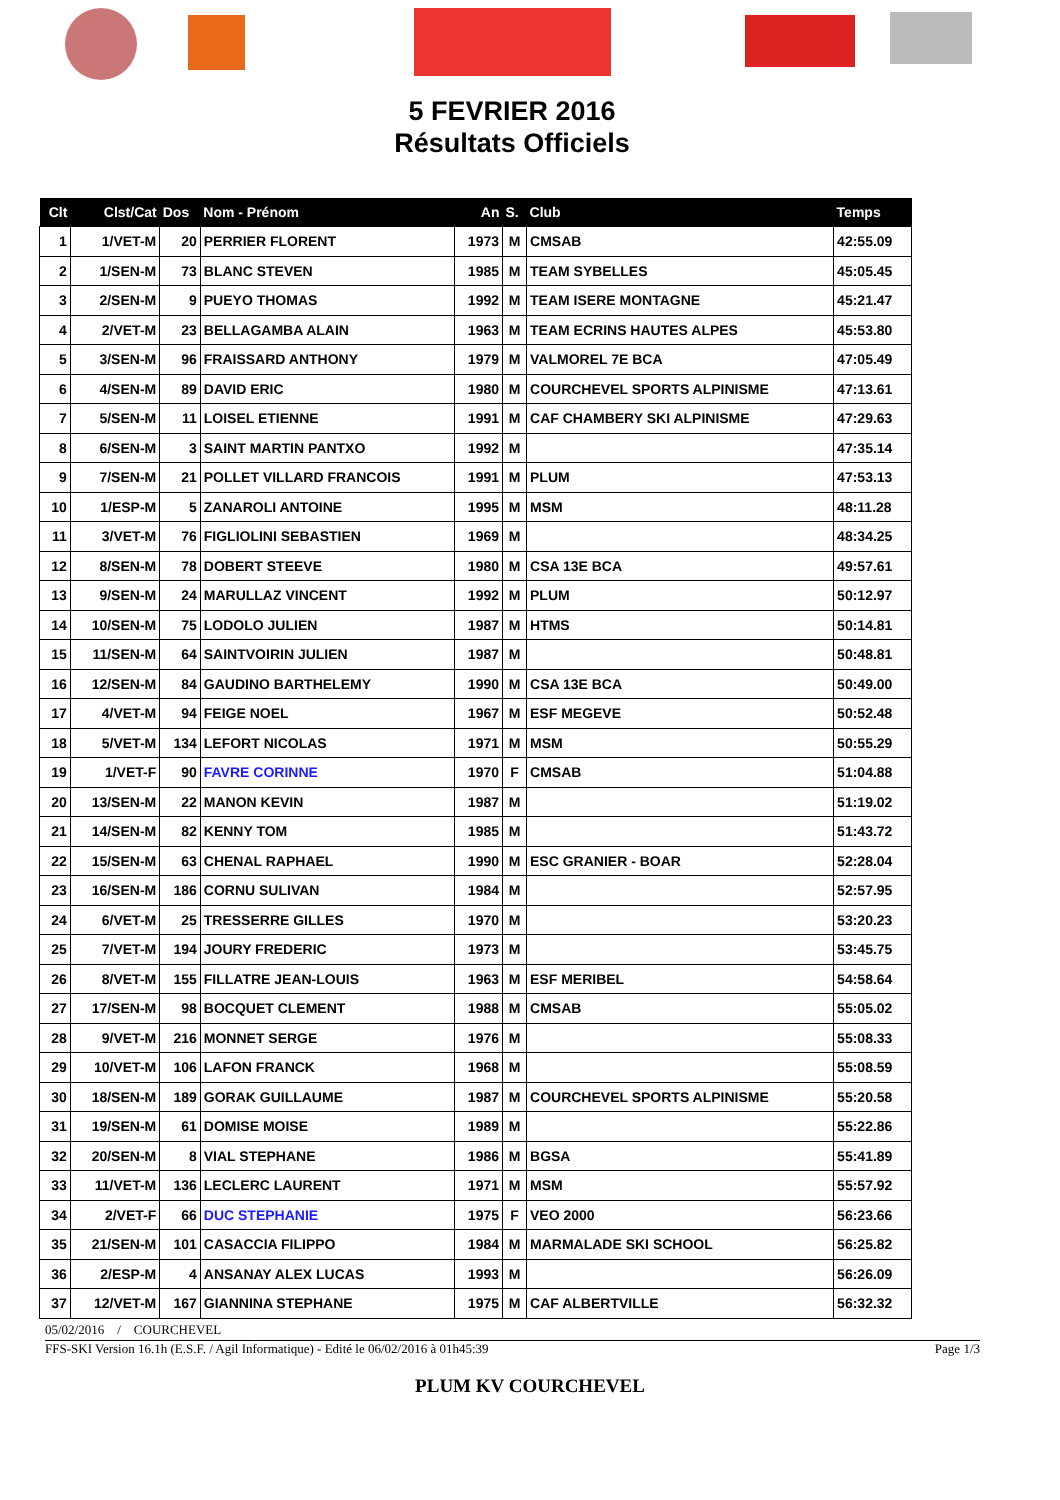5 FEVRIER 2016
Résultats Officiels
| Clt | Clst/Cat | Dos | Nom - Prénom | An | S. | Club | Temps |
| --- | --- | --- | --- | --- | --- | --- | --- |
| 1 | 1/VET-M | 20 | PERRIER FLORENT | 1973 | M | CMSAB | 42:55.09 |
| 2 | 1/SEN-M | 73 | BLANC STEVEN | 1985 | M | TEAM SYBELLES | 45:05.45 |
| 3 | 2/SEN-M | 9 | PUEYO THOMAS | 1992 | M | TEAM ISERE MONTAGNE | 45:21.47 |
| 4 | 2/VET-M | 23 | BELLAGAMBA ALAIN | 1963 | M | TEAM ECRINS HAUTES ALPES | 45:53.80 |
| 5 | 3/SEN-M | 96 | FRAISSARD ANTHONY | 1979 | M | VALMOREL 7E BCA | 47:05.49 |
| 6 | 4/SEN-M | 89 | DAVID ERIC | 1980 | M | COURCHEVEL SPORTS ALPINISME | 47:13.61 |
| 7 | 5/SEN-M | 11 | LOISEL ETIENNE | 1991 | M | CAF CHAMBERY SKI ALPINISME | 47:29.63 |
| 8 | 6/SEN-M | 3 | SAINT MARTIN PANTXO | 1992 | M | | 47:35.14 |
| 9 | 7/SEN-M | 21 | POLLET VILLARD FRANCOIS | 1991 | M | PLUM | 47:53.13 |
| 10 | 1/ESP-M | 5 | ZANAROLI ANTOINE | 1995 | M | MSM | 48:11.28 |
| 11 | 3/VET-M | 76 | FIGLIOLINI SEBASTIEN | 1969 | M | | 48:34.25 |
| 12 | 8/SEN-M | 78 | DOBERT STEEVE | 1980 | M | CSA 13E BCA | 49:57.61 |
| 13 | 9/SEN-M | 24 | MARULLAZ VINCENT | 1992 | M | PLUM | 50:12.97 |
| 14 | 10/SEN-M | 75 | LODOLO JULIEN | 1987 | M | HTMS | 50:14.81 |
| 15 | 11/SEN-M | 64 | SAINTVOIRIN JULIEN | 1987 | M | | 50:48.81 |
| 16 | 12/SEN-M | 84 | GAUDINO BARTHELEMY | 1990 | M | CSA 13E BCA | 50:49.00 |
| 17 | 4/VET-M | 94 | FEIGE NOEL | 1967 | M | ESF MEGEVE | 50:52.48 |
| 18 | 5/VET-M | 134 | LEFORT NICOLAS | 1971 | M | MSM | 50:55.29 |
| 19 | 1/VET-F | 90 | FAVRE CORINNE | 1970 | F | CMSAB | 51:04.88 |
| 20 | 13/SEN-M | 22 | MANON KEVIN | 1987 | M | | 51:19.02 |
| 21 | 14/SEN-M | 82 | KENNY TOM | 1985 | M | | 51:43.72 |
| 22 | 15/SEN-M | 63 | CHENAL RAPHAEL | 1990 | M | ESC GRANIER - BOAR | 52:28.04 |
| 23 | 16/SEN-M | 186 | CORNU SULIVAN | 1984 | M | | 52:57.95 |
| 24 | 6/VET-M | 25 | TRESSERRE GILLES | 1970 | M | | 53:20.23 |
| 25 | 7/VET-M | 194 | JOURY FREDERIC | 1973 | M | | 53:45.75 |
| 26 | 8/VET-M | 155 | FILLATRE JEAN-LOUIS | 1963 | M | ESF MERIBEL | 54:58.64 |
| 27 | 17/SEN-M | 98 | BOCQUET CLEMENT | 1988 | M | CMSAB | 55:05.02 |
| 28 | 9/VET-M | 216 | MONNET SERGE | 1976 | M | | 55:08.33 |
| 29 | 10/VET-M | 106 | LAFON FRANCK | 1968 | M | | 55:08.59 |
| 30 | 18/SEN-M | 189 | GORAK GUILLAUME | 1987 | M | COURCHEVEL SPORTS ALPINISME | 55:20.58 |
| 31 | 19/SEN-M | 61 | DOMISE MOISE | 1989 | M | | 55:22.86 |
| 32 | 20/SEN-M | 8 | VIAL STEPHANE | 1986 | M | BGSA | 55:41.89 |
| 33 | 11/VET-M | 136 | LECLERC LAURENT | 1971 | M | MSM | 55:57.92 |
| 34 | 2/VET-F | 66 | DUC STEPHANIE | 1975 | F | VEO 2000 | 56:23.66 |
| 35 | 21/SEN-M | 101 | CASACCIA FILIPPO | 1984 | M | MARMALADE SKI SCHOOL | 56:25.82 |
| 36 | 2/ESP-M | 4 | ANSANAY ALEX LUCAS | 1993 | M | | 56:26.09 |
| 37 | 12/VET-M | 167 | GIANNINA STEPHANE | 1975 | M | CAF ALBERTVILLE | 56:32.32 |
05/02/2016 / COURCHEVEL
FFS-SKI Version 16.1h (E.S.F. / Agil Informatique) - Edité le 06/02/2016 à 01h45:39 Page 1/3
PLUM KV COURCHEVEL